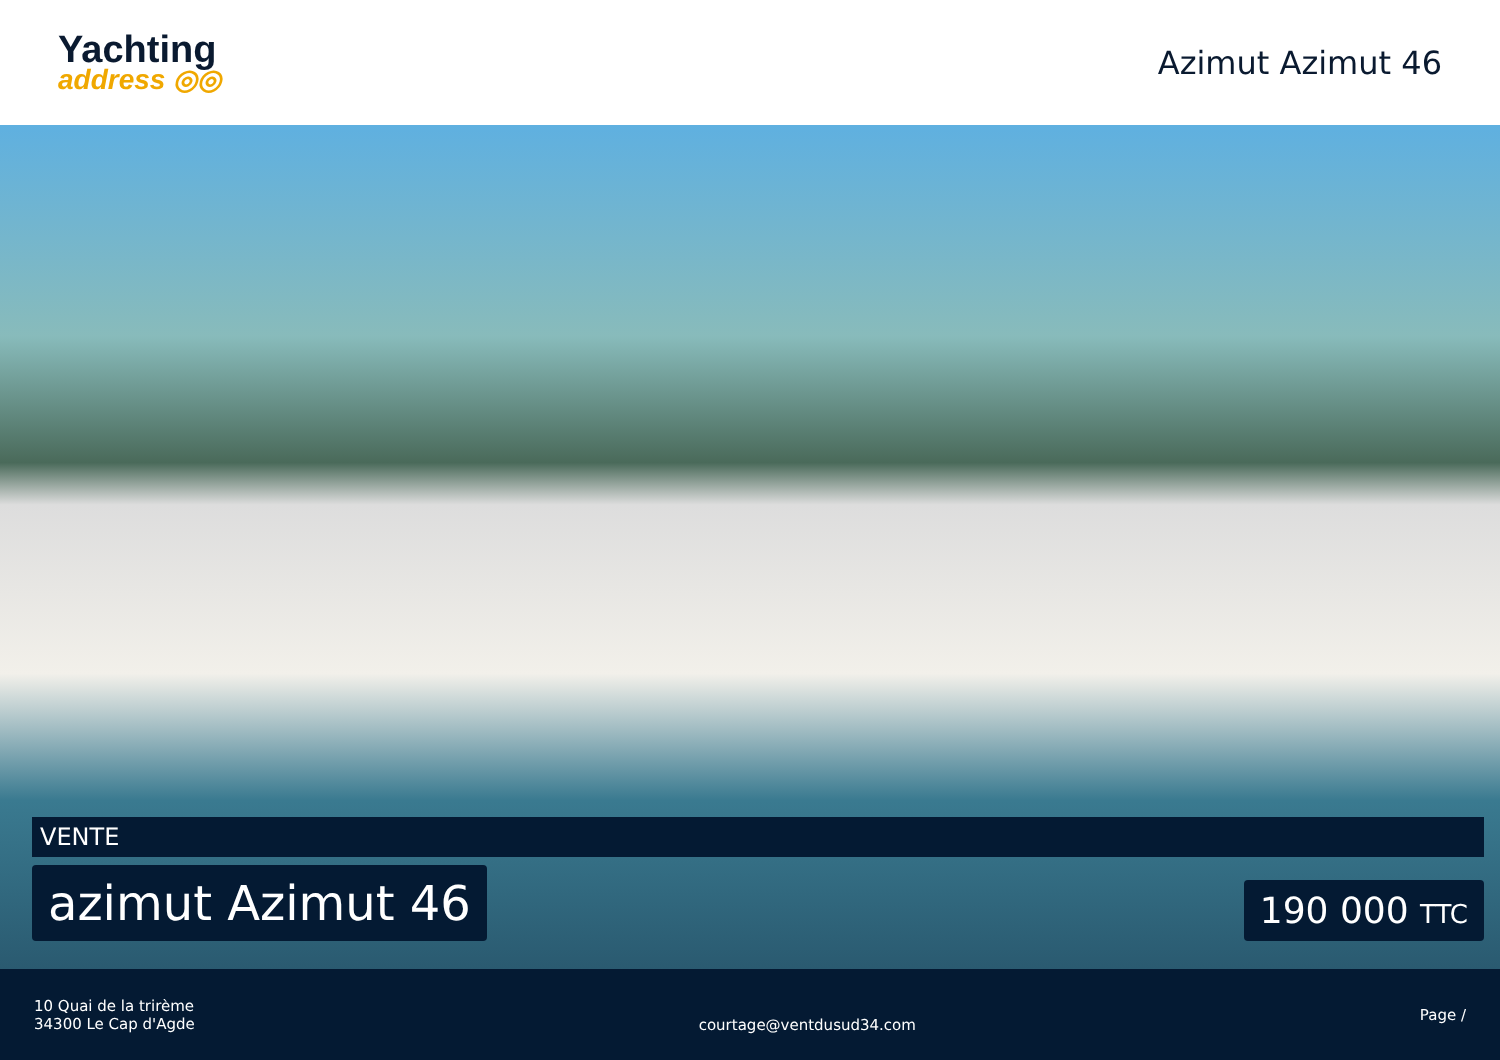Yachting
address ◎◎
Azimut Azimut 46
VENTE
azimut Azimut 46
190 000 TTC
10 Quai de la trirème
34300 Le Cap d'Agde
courtage@ventdusud34.com
Page /